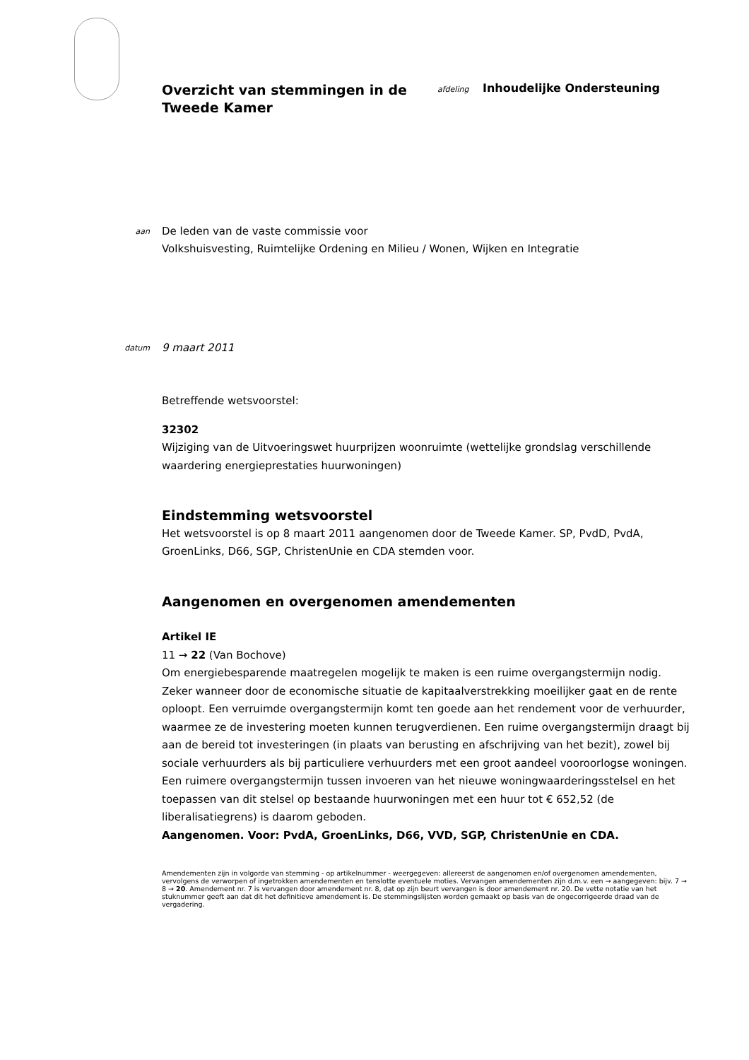Overzicht van stemmingen in de Tweede Kamer
afdeling Inhoudelijke Ondersteuning
aan
De leden van de vaste commissie voor
Volkshuisvesting, Ruimtelijke Ordening en Milieu / Wonen, Wijken en Integratie
datum
9 maart 2011
Betreffende wetsvoorstel:
32302
Wijziging van de Uitvoeringswet huurprijzen woonruimte (wettelijke grondslag verschillende waardering energieprestaties huurwoningen)
Eindstemming wetsvoorstel
Het wetsvoorstel is op 8 maart 2011 aangenomen door de Tweede Kamer. SP, PvdD, PvdA, GroenLinks, D66, SGP, ChristenUnie en CDA stemden voor.
Aangenomen en overgenomen amendementen
Artikel IE
11 → 22 (Van Bochove)
Om energiebesparende maatregelen mogelijk te maken is een ruime overgangstermijn nodig. Zeker wanneer door de economische situatie de kapitaalverstrekking moeilijker gaat en de rente oploopt. Een verruimde overgangstermijn komt ten goede aan het rendement voor de verhuurder, waarmee ze de investering moeten kunnen terugverdienen. Een ruime overgangstermijn draagt bij aan de bereid tot investeringen (in plaats van berusting en afschrijving van het bezit), zowel bij sociale verhuurders als bij particuliere verhuurders met een groot aandeel vooroorlogse woningen. Een ruimere overgangstermijn tussen invoeren van het nieuwe woningwaarderingsstelsel en het toepassen van dit stelsel op bestaande huurwoningen met een huur tot € 652,52 (de liberalisatiegrens) is daarom geboden.
Aangenomen. Voor: PvdA, GroenLinks, D66, VVD, SGP, ChristenUnie en CDA.
Amendementen zijn in volgorde van stemming - op artikelnummer - weergegeven: allereerst de aangenomen en/of overgenomen amendementen, vervolgens de verworpen of ingetrokken amendementen en tenslotte eventuele moties. Vervangen amendementen zijn d.m.v. een → aangegeven: bijv. 7 → 8 → 20. Amendement nr. 7 is vervangen door amendement nr. 8, dat op zijn beurt vervangen is door amendement nr. 20. De vette notatie van het stuknummer geeft aan dat dit het definitieve amendement is. De stemmingslijsten worden gemaakt op basis van de ongecorrigeerde draad van de vergadering.